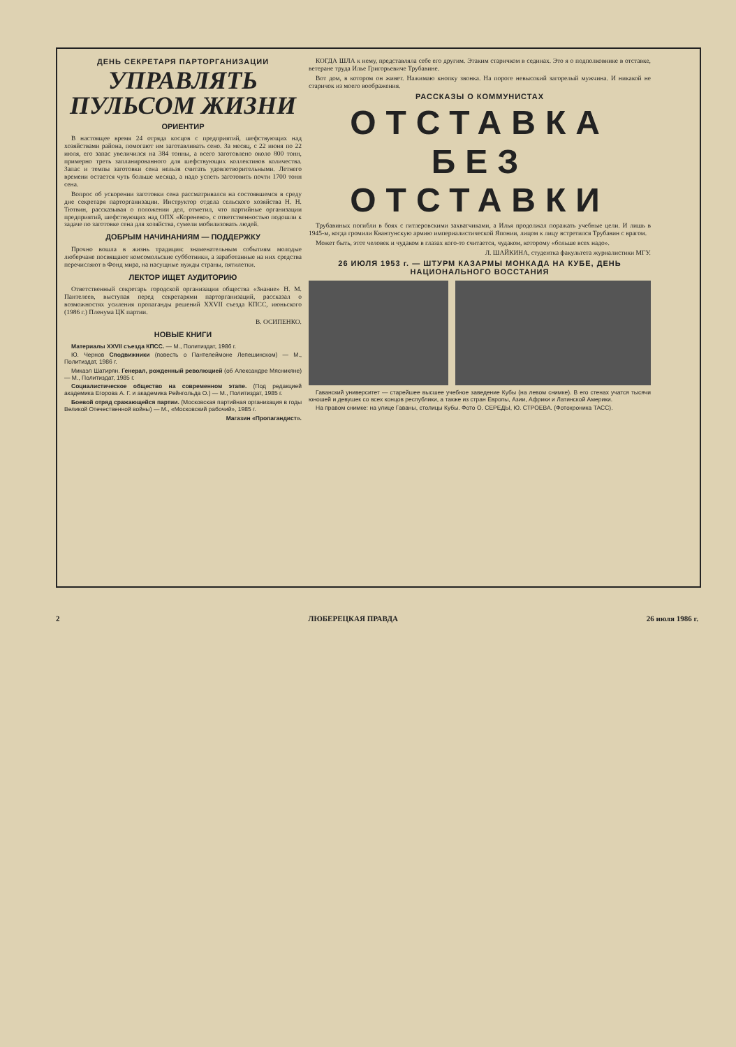ДЕНЬ СЕКРЕТАРЯ ПАРТОРГАНИЗАЦИИ
УПРАВЛЯТЬ ПУЛЬСОМ ЖИЗНИ
ОРИЕНТИР
В настоящее время 24 отряда косцов с предприятий, шефствующих над хозяйствами района, помогают им заготавливать сено. За месяц, с 22 июня по 22 июля, его запас увеличился на 384 тонны, а всего заготовлено около 800 тонн, примерно треть запланированного для шефствующих коллективов количества. Запас и темпы заготовки сена нельзя считать удовлетворительными. Летнего времени остается чуть больше месяца, а надо успеть заготовить почти 1700 тонн сена.
Вопрос об ускорении заготовки сена рассматривался на состоявшемся в среду дне секретаря парторганизации. Инструктор отдела сельского хозяйства Н. Н. Тютвин, рассказывая о положении дел, отметил, что партийные организации предприятий, шефствующих над ОПХ «Коренево», с ответственностью подошли к задаче по заготовке сена для хозяйства, сумели мобилизовать людей.
ДОБРЫМ НАЧИНАНИЯМ — ПОДДЕРЖКУ
Прочно вошла в жизнь традиция: знаменательным событиям молодые люберчане посвящают комсомольские субботники, а заработанные на них средства перечисляют в Фонд мира, на насущные нужды страны, пятилетки.
ЛЕКТОР ИЩЕТ АУДИТОРИЮ
Ответственный секретарь городской организации общества «Знание» Н. М. Пантелеев, выступая перед секретарями парторганизаций, рассказал о возможностях усиления пропаганды решений XXVII съезда КПСС, июньского (1986 г.) Пленума ЦК партии.
В. ОСИПЕНКО.
НОВЫЕ КНИГИ
Материалы XXVII съезда КПСС. — М., Политиздат, 1986 г.
Ю. Чернов Сподвижники (повесть о Пантелеймоне Лепешинском) — М., Политиздат, 1986 г.
Микаэл Шатирян. Генерал, рожденный революцией (об Александре Мясникяне) — М., Политиздат, 1985 г.
Социалистическое общество на современном этапе. (Под редакцией академика Егорова А. Г. и академика Рейнгольда О.) — М., Политиздат, 1985 г.
Боевой отряд сражающейся партии. (Московская партийная организация в годы Великой Отечественной войны) — М., «Московский рабочий», 1985 г.
Магазин «Пропагандист».
КОГДА ШЛА к нему, представляла себе его другим. Этаким старичком в сединах. Это я о подполковнике в отставке, ветеране труда Илье Григорьевиче Трубавине.
Вот дом, в котором он живет. Нажимаю кнопку звонка. На пороге невысокий загорелый мужчина. И никакой не старичок из моего воображения.
РАССКАЗЫ О КОММУНИСТАХ
ОТСТАВКА БЕЗ ОТСТАВКИ
Трубавиных погибли в боях с гитлеровскими захватчиками, а Илья продолжал поражать учебные цели. И лишь в 1945-м, когда громили Квантунскую армию империалистической Японии, лицом к лицу встретился Трубавин с врагом.
Может быть, этот человек и чудаком в глазах кого-то считается, чудаком, которому «больше всех надо».
Л. ШАЙКИНА, студентка факультета журналистики МГУ.
26 ИЮЛЯ 1953 г. — ШТУРМ КАЗАРМЫ МОНКАДА НА КУБЕ, ДЕНЬ НАЦИОНАЛЬНОГО ВОССТАНИЯ
Гаванский университет — старейшее высшее учебное заведение Кубы (на левом снимке). В его стенах учатся тысячи юношей и девушек со всех концов республики, а также из стран Европы, Азии, Африки и Латинской Америки.
На правом снимке: на улице Гаваны, столицы Кубы. Фото О. СЕРЕДЫ, Ю. СТРОЕВА. (Фотохроника ТАСС).
2 ЛЮБЕРЕЦКАЯ ПРАВДА 26 июля 1986 г.